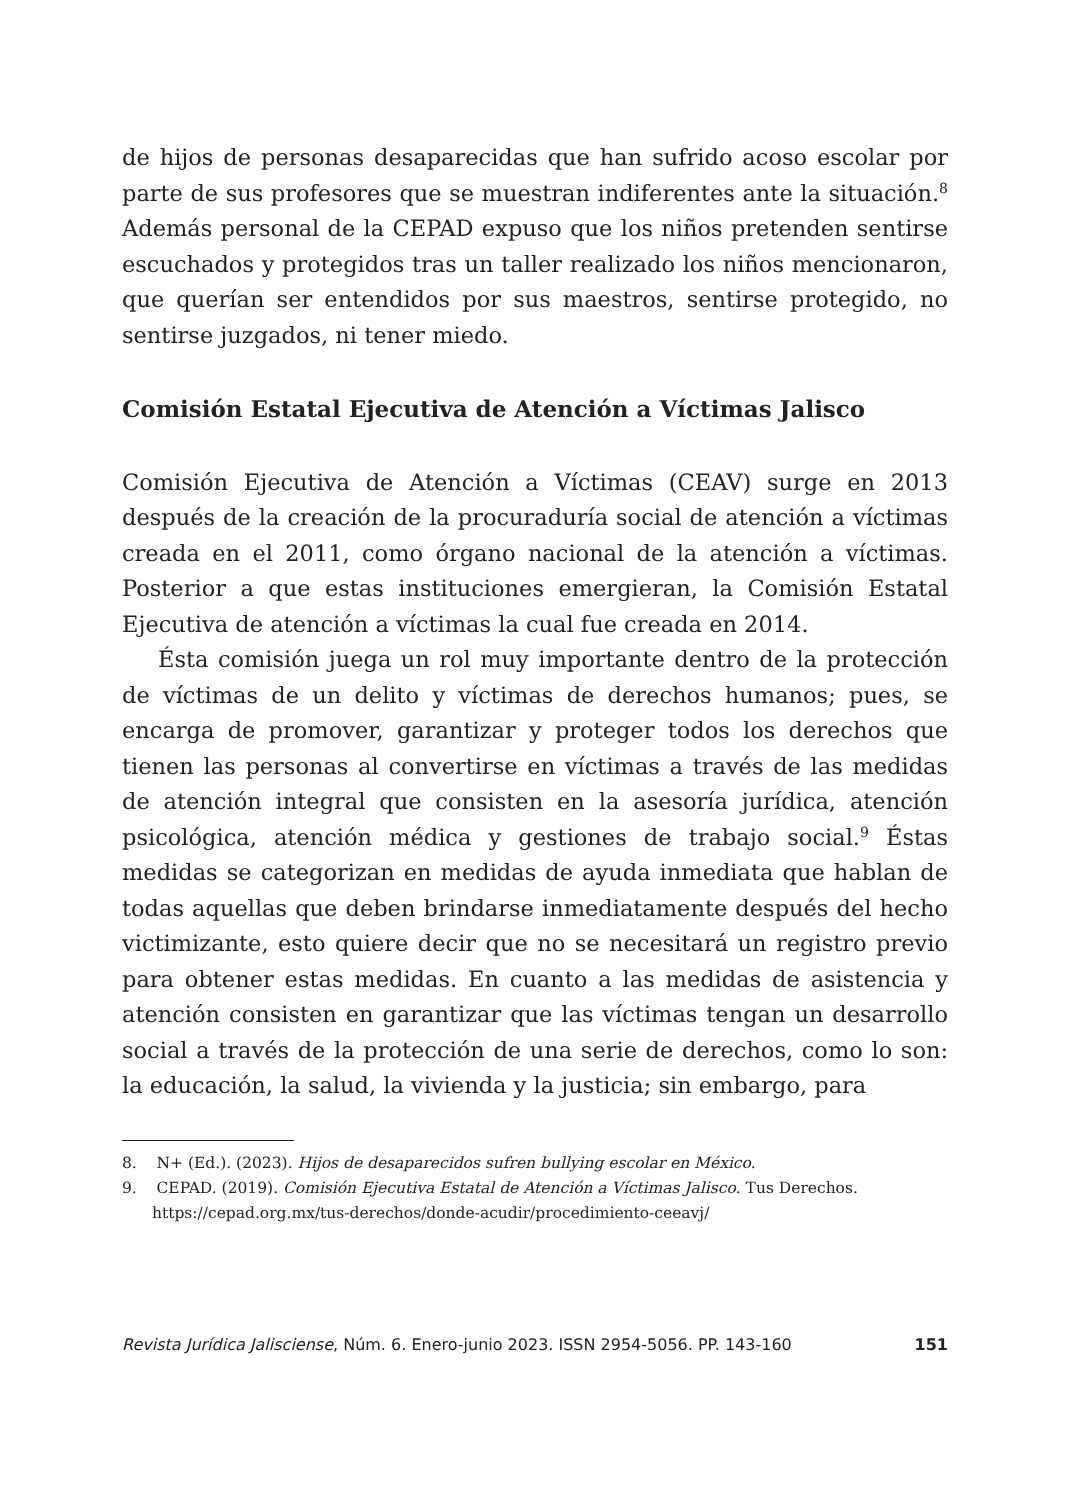de hijos de personas desaparecidas que han sufrido acoso escolar por parte de sus profesores que se muestran indiferentes ante la situación.<sup>8</sup> Además personal de la CEPAD expuso que los niños pretenden sentirse escuchados y protegidos tras un taller realizado los niños mencionaron, que querían ser entendidos por sus maestros, sentirse protegido, no sentirse juzgados, ni tener miedo.
Comisión Estatal Ejecutiva de Atención a Víctimas Jalisco
Comisión Ejecutiva de Atención a Víctimas (CEAV) surge en 2013 después de la creación de la procuraduría social de atención a víctimas creada en el 2011, como órgano nacional de la atención a víctimas. Posterior a que estas instituciones emergieran, la Comisión Estatal Ejecutiva de atención a víctimas la cual fue creada en 2014.
Ésta comisión juega un rol muy importante dentro de la protección de víctimas de un delito y víctimas de derechos humanos; pues, se encarga de promover, garantizar y proteger todos los derechos que tienen las personas al convertirse en víctimas a través de las medidas de atención integral que consisten en la asesoría jurídica, atención psicológica, atención médica y gestiones de trabajo social.<sup>9</sup> Éstas medidas se categorizan en medidas de ayuda inmediata que hablan de todas aquellas que deben brindarse inmediatamente después del hecho victimizante, esto quiere decir que no se necesitará un registro previo para obtener estas medidas. En cuanto a las medidas de asistencia y atención consisten en garantizar que las víctimas tengan un desarrollo social a través de la protección de una serie de derechos, como lo son: la educación, la salud, la vivienda y la justicia; sin embargo, para
8. N+ (Ed.). (2023). Hijos de desaparecidos sufren bullying escolar en México.
9. CEPAD. (2019). Comisión Ejecutiva Estatal de Atención a Víctimas Jalisco. Tus Derechos. https://cepad.org.mx/tus-derechos/donde-acudir/procedimiento-ceeavj/
Revista Jurídica Jalisciense, Núm. 6. Enero-junio 2023. ISSN 2954-5056. PP. 143-160 151